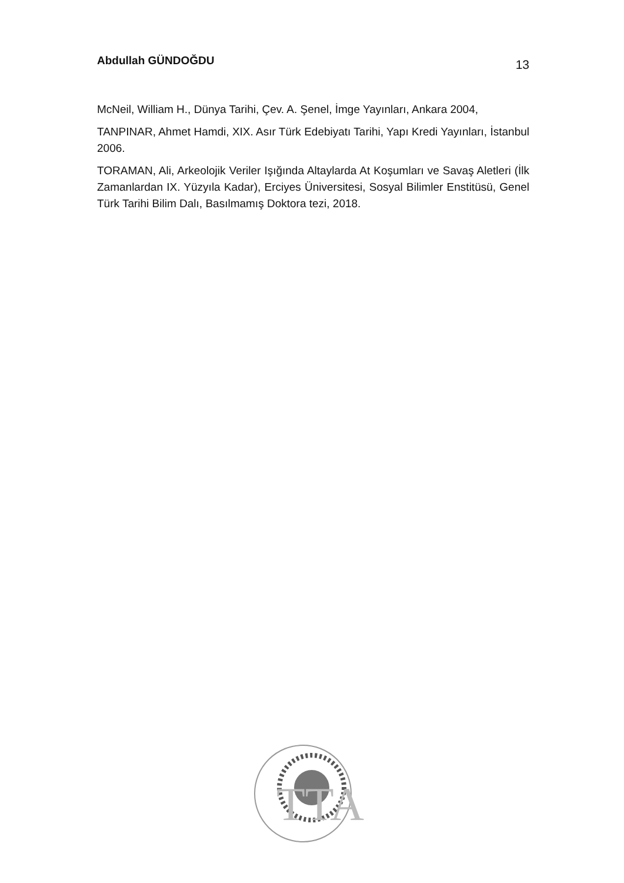Abdullah GÜNDOĞDU 13
McNeil, William H., Dünya Tarihi, Çev. A. Şenel, İmge Yayınları, Ankara 2004,
TANPINAR, Ahmet Hamdi, XIX. Asır Türk Edebiyatı Tarihi, Yapı Kredi Yayınları, İstanbul 2006.
TORAMAN, Ali, Arkeolojik Veriler Işığında Altaylarda At Koşumları ve Savaş Aletleri (İlk Zamanlardan IX. Yüzyıla Kadar), Erciyes Üniversitesi, Sosyal Bilimler Enstitüsü, Genel Türk Tarihi Bilim Dalı, Basılmamış Doktora tezi, 2018.
TTA